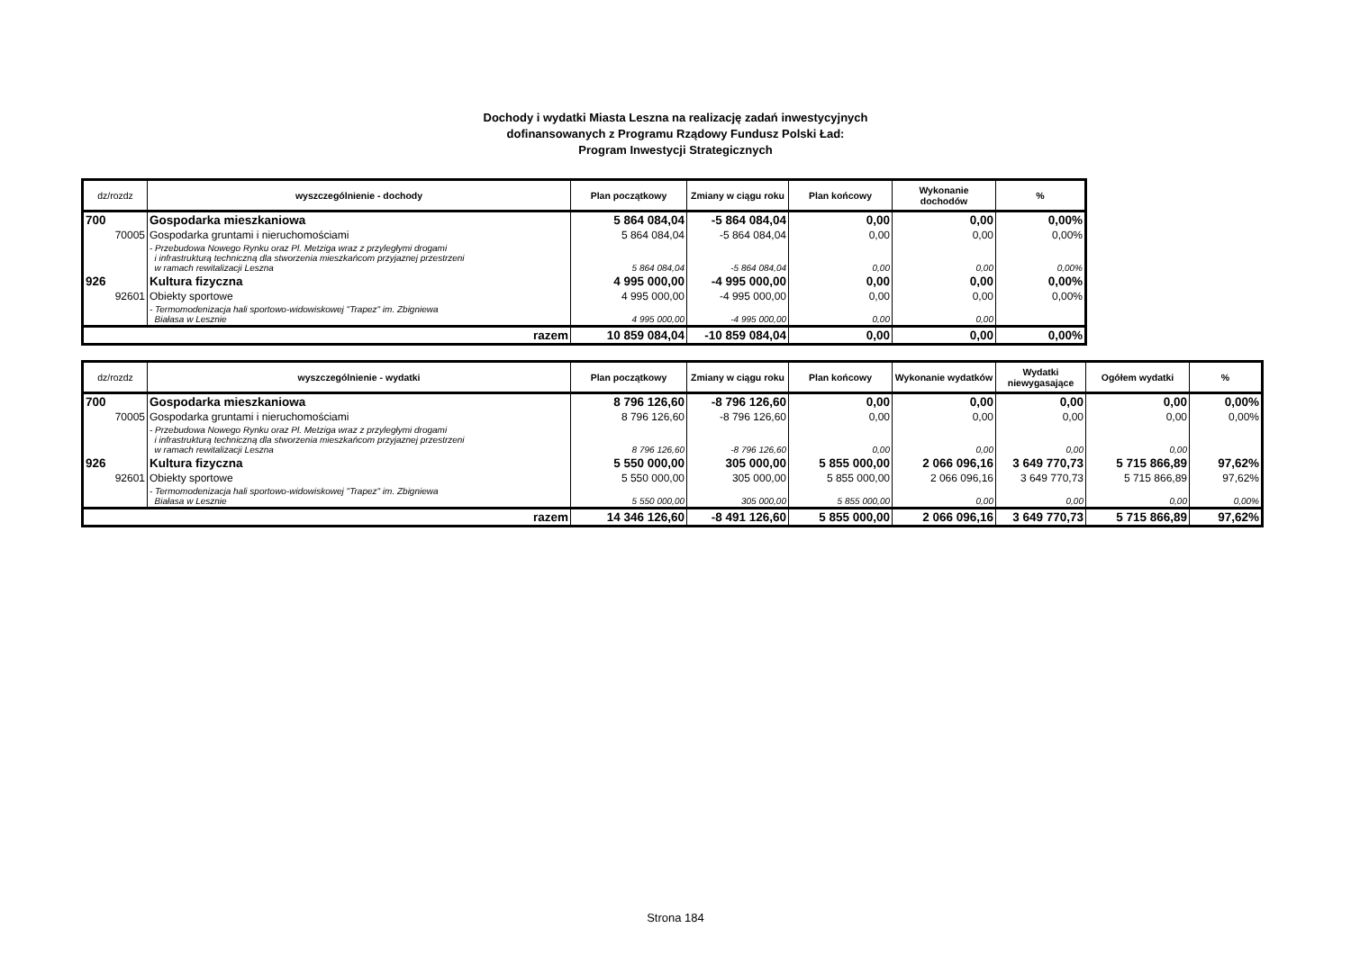Dochody i wydatki Miasta Leszna na realizację zadań inwestycyjnych
dofinansowanych z Programu Rządowy Fundusz Polski Ład:
Program Inwestycji Strategicznych
| dz/rozdz | wyszczególnienie - dochody | Plan początkowy | Zmiany w ciągu roku | Plan końcowy | Wykonanie dochodów | % |
| --- | --- | --- | --- | --- | --- | --- |
| 700 | Gospodarka mieszkaniowa | 5 864 084,04 | -5 864 084,04 | 0,00 | 0,00 | 0,00% |
| 70005 | Gospodarka gruntami i nieruchomościami | 5 864 084,04 | -5 864 084,04 | 0,00 | 0,00 | 0,00% |
| | - Przebudowa Nowego Rynku oraz Pl. Metziga wraz z przyległymi drogami i infrastrukturą techniczną dla stworzenia mieszkańcom przyjaznej przestrzeni w ramach rewitalizacji Leszna | 5 864 084,04 | -5 864 084,04 | 0,00 | 0,00 | 0,00% |
| 926 | Kultura fizyczna | 4 995 000,00 | -4 995 000,00 | 0,00 | 0,00 | 0,00% |
| 92601 | Obiekty sportowe | 4 995 000,00 | -4 995 000,00 | 0,00 | 0,00 | 0,00% |
| | - Termomodenizacja hali sportowo-widowiskowej "Trapez" im. Zbigniewa Białasa w Lesznie | 4 995 000,00 | -4 995 000,00 | 0,00 | 0,00 | |
| razem | | 10 859 084,04 | -10 859 084,04 | 0,00 | 0,00 | 0,00% |
| dz/rozdz | wyszczególnienie - wydatki | Plan początkowy | Zmiany w ciągu roku | Plan końcowy | Wykonanie wydatków | Wydatki niewygasające | Ogółem wydatki | % |
| --- | --- | --- | --- | --- | --- | --- | --- | --- |
| 700 | Gospodarka mieszkaniowa | 8 796 126,60 | -8 796 126,60 | 0,00 | 0,00 | 0,00 | 0,00 | 0,00% |
| 70005 | Gospodarka gruntami i nieruchomościami | 8 796 126,60 | -8 796 126,60 | 0,00 | 0,00 | 0,00 | 0,00 | 0,00% |
| | - Przebudowa Nowego Rynku oraz Pl. Metziga wraz z przyległymi drogami i infrastrukturą techniczną dla stworzenia mieszkańcom przyjaznej przestrzeni w ramach rewitalizacji Leszna | 8 796 126,60 | -8 796 126,60 | 0,00 | 0,00 | 0,00 | 0,00 | |
| 926 | Kultura fizyczna | 5 550 000,00 | 305 000,00 | 5 855 000,00 | 2 066 096,16 | 3 649 770,73 | 5 715 866,89 | 97,62% |
| 92601 | Obiekty sportowe | 5 550 000,00 | 305 000,00 | 5 855 000,00 | 2 066 096,16 | 3 649 770,73 | 5 715 866,89 | 97,62% |
| | - Termomodenizacja hali sportowo-widowiskowej "Trapez" im. Zbigniewa Białasa w Lesznie | 5 550 000,00 | 305 000,00 | 5 855 000,00 | 0,00 | 0,00 | 0,00 | 0,00% |
| razem | | 14 346 126,60 | -8 491 126,60 | 5 855 000,00 | 2 066 096,16 | 3 649 770,73 | 5 715 866,89 | 97,62% |
Strona 184